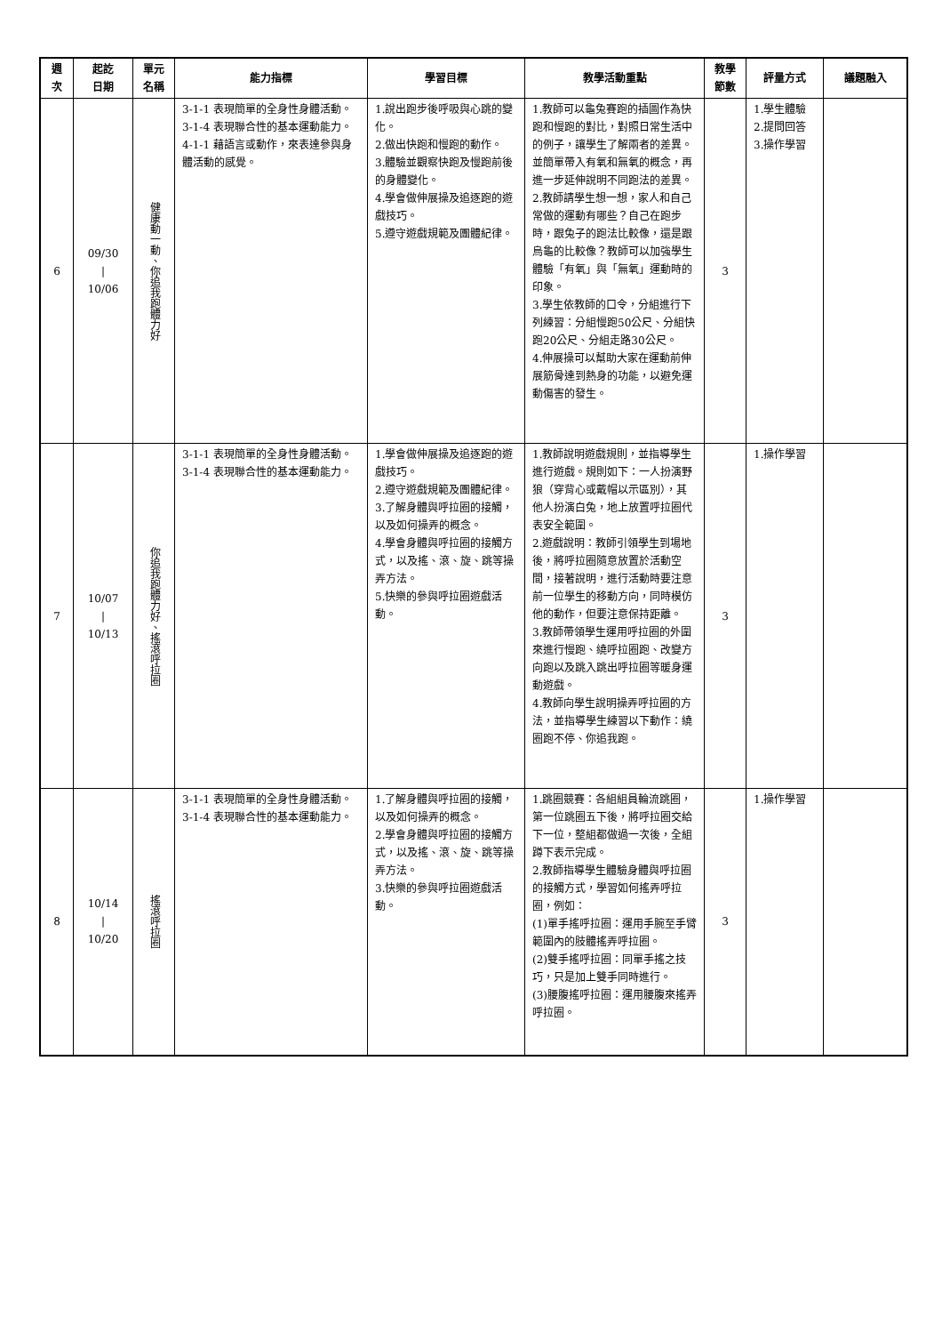| 週次 | 起訖 日期 | 單元 名稱 | 能力指標 | 學習目標 | 教學活動重點 | 教學 節數 | 評量方式 | 議題融入 |
| --- | --- | --- | --- | --- | --- | --- | --- | --- |
| 6 | 09/30 / 10/06 | 健康動一動、你追我跑體力好 | 3-1-1 表現簡單的全身性身體活動。 3-1-4 表現聯合性的基本運動能力。 4-1-1 藉語言或動作，來表達參與身體活動的感覺。 | 1.說出跑步後呼吸與心跳的變化。 2.做出快跑和慢跑的動作。 3.體驗並觀察快跑及慢跑前後的身體變化。 4.學會做伸展操及追逐跑的遊戲技巧。 5.遵守遊戲規範及團體紀律。 | 1.教師可以龜兔賽跑的插圖作為快跑和慢跑的對比，對照日常生活中的例子，讓學生了解兩者的差異。並簡單帶入有氧和無氧的概念，再進一步延伸說明不同跑法的差異。 2.教師請學生想一想，家人和自己常做的運動有哪些？自己在跑步時，跟兔子的跑法比較像，還是跟烏龜的比較像？教師可以加強學生體驗「有氧」與「無氧」運動時的印象。 3.學生依教師的口令，分組進行下列練習：分組慢跑50公尺、分組快跑20公尺、分組走路30公尺。 4.伸展操可以幫助大家在運動前伸展筋骨達到熱身的功能，以避免運動傷害的發生。 | 3 | 1.學生體驗 2.提問回答 3.操作學習 | |
| 7 | 10/07 / 10/13 | 你追我跑體力好、搖滾呼拉圈 | 3-1-1 表現簡單的全身性身體活動。 3-1-4 表現聯合性的基本運動能力。 | 1.學會做伸展操及追逐跑的遊戲技巧。 2.遵守遊戲規範及團體紀律。 3.了解身體與呼拉圈的接觸，以及如何操弄的概念。 4.學會身體與呼拉圈的接觸方式，以及搖、滾、旋、跳等操弄方法。 5.快樂的參與呼拉圈遊戲活動。 | 1.教師說明遊戲規則，並指導學生進行遊戲。規則如下：一人扮演野狼（穿背心或戴帽以示區別），其他人扮演白兔，地上放置呼拉圈代表安全範圍。 2.遊戲說明：教師引領學生到場地後，將呼拉圈隨意放置於活動空間，接著說明，進行活動時要注意前一位學生的移動方向，同時模仿他的動作，但要注意保持距離。 3.教師帶領學生運用呼拉圈的外圍來進行慢跑、繞呼拉圈跑、改變方向跑以及跳入跳出呼拉圈等暖身運動遊戲。 4.教師向學生說明操弄呼拉圈的方法，並指導學生練習以下動作：繞圈跑不停、你追我跑。 | 3 | 1.操作學習 | |
| 8 | 10/14 / 10/20 | 搖滾呼拉圈 | 3-1-1 表現簡單的全身性身體活動。 3-1-4 表現聯合性的基本運動能力。 | 1.了解身體與呼拉圈的接觸，以及如何操弄的概念。 2.學會身體與呼拉圈的接觸方式，以及搖、滾、旋、跳等操弄方法。 3.快樂的參與呼拉圈遊戲活動。 | 1.跳圈競賽：各組組員輪流跳圈，第一位跳圈五下後，將呼拉圈交給下一位，整組都做過一次後，全組蹲下表示完成。 2.教師指導學生體驗身體與呼拉圈的接觸方式，學習如何搖弄呼拉圈，例如： (1)單手搖呼拉圈：運用手腕至手臂範圍內的肢體搖弄呼拉圈。 (2)雙手搖呼拉圈：同單手搖之技巧，只是加上雙手同時進行。 (3)腰腹搖呼拉圈：運用腰腹來搖弄呼拉圈。 | 3 | 1.操作學習 | |